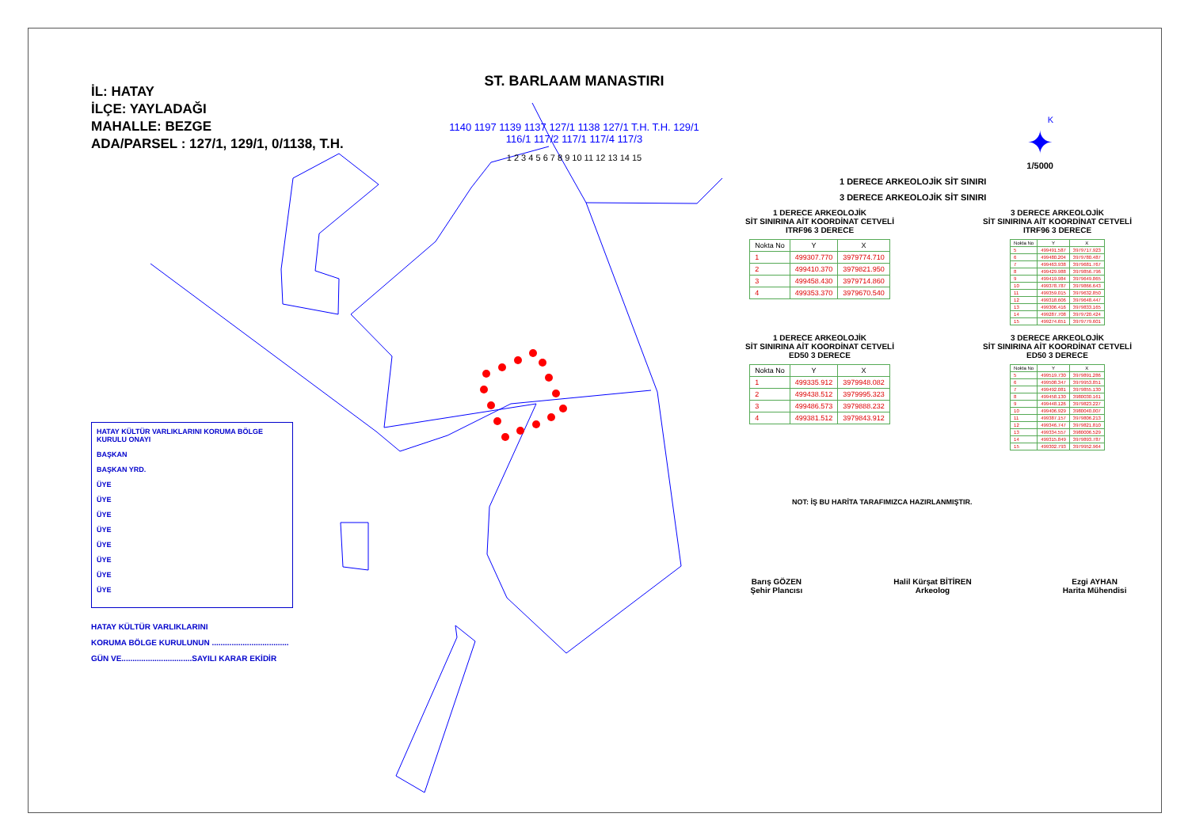İL: HATAY
İLÇE: YAYLADAĞI
MAHALLE: BEZGE
ADA/PARSEL : 127/1, 129/1, 0/1138, T.H.
HATAY KÜLTÜR VARLIKLARINI KORUMA BÖLGE KURULU ONAYI
BAŞKAN
BAŞKAN YRD.
ÜYE
ÜYE
ÜYE
ÜYE
ÜYE
ÜYE
ÜYE
ÜYE
HATAY KÜLTÜR VARLIKLARINI
KORUMA BÖLGE KURULUNUN ...................................
GÜN VE................................SAYILI KARAR EKİDİR
ST. BARLAAM MANASTIRI
1140 1197 1139 1137 127/1 1138 127/1 T.H. T.H. 129/1 116/1 117/2 117/1 117/4 117/3
1 2 3 4 5 6 7 8 9 10 11 12 13 14 15
K
✦
1/5000
1 DERECE ARKEOLOJİK SİT SINIRI
3 DERECE ARKEOLOJİK SİT SINIRI
1 DERECE ARKEOLOJİK
SİT SINIRINA AİT KOORDİNAT CETVELİ
ITRF96 3 DERECE
| Nokta No | Y | X |
| --- | --- | --- |
| 1 | 499307.770 | 3979774.710 |
| 2 | 499410.370 | 3979821.950 |
| 3 | 499458.430 | 3979714.860 |
| 4 | 499353.370 | 3979670.540 |
3 DERECE ARKEOLOJİK
SİT SINIRINA AİT KOORDİNAT CETVELİ
ITRF96 3 DERECE
| Nokta No | Y | X |
| --- | --- | --- |
| 5 | 499491.587 | 3979717.923 |
| 6 | 499480.204 | 3979780.487 |
| 7 | 499463.938 | 3979681.767 |
| 8 | 499429.988 | 3979856.796 |
| 9 | 499419.984 | 3979649.865 |
| 10 | 499378.787 | 3979866.643 |
| 11 | 499359.015 | 3979632.850 |
| 12 | 499318.606 | 3979648.447 |
| 13 | 499306.416 | 3979833.165 |
| 14 | 499287.708 | 3979720.424 |
| 15 | 499274.651 | 3979779.601 |
1 DERECE ARKEOLOJİK
SİT SINIRINA AİT KOORDİNAT CETVELİ
ED50 3 DERECE
| Nokta No | Y | X |
| --- | --- | --- |
| 1 | 499335.912 | 3979948.082 |
| 2 | 499438.512 | 3979995.323 |
| 3 | 499486.573 | 3979888.232 |
| 4 | 499381.512 | 3979843.912 |
3 DERECE ARKEOLOJİK
SİT SINIRINA AİT KOORDİNAT CETVELİ
ED50 3 DERECE
| Nokta No | Y | X |
| --- | --- | --- |
| 5 | 499519.730 | 3979891.286 |
| 6 | 499508.347 | 3979953.851 |
| 7 | 499492.081 | 3979855.130 |
| 8 | 499458.130 | 3980030.161 |
| 9 | 499448.126 | 3979823.227 |
| 10 | 499406.929 | 3980040.007 |
| 11 | 499387.157 | 3979806.213 |
| 12 | 499346.747 | 3979821.810 |
| 13 | 499334.557 | 3980006.529 |
| 14 | 499315.849 | 3979893.787 |
| 15 | 499302.793 | 3979952.964 |
NOT: İŞ BU HARİTA TARAFIMIZCA HAZIRLANMIŞTIR.
Barış GÖZEN
Şehir Plancısı
Halil Kürşat BİTİREN
Arkeolog
Ezgi AYHAN
Harita Mühendisi